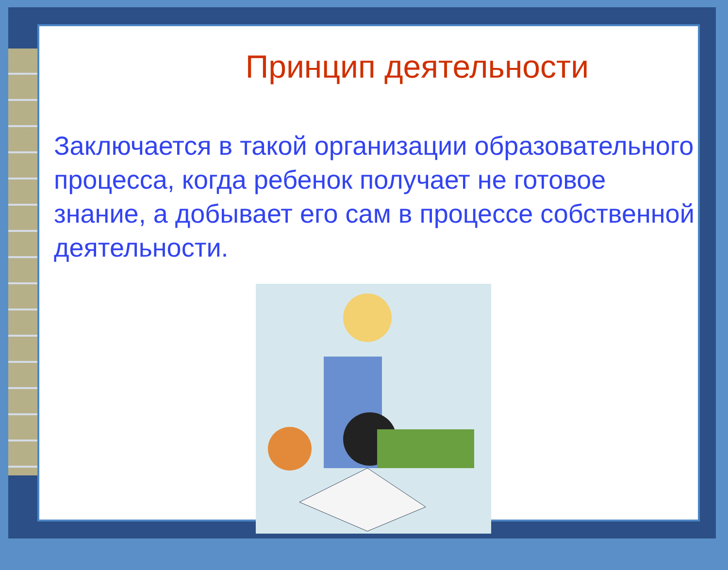Принцип деятельности
Заключается в такой организации образовательного процесса, когда ребенок получает не готовое знание, а добывает его сам в процессе собственной деятельности.